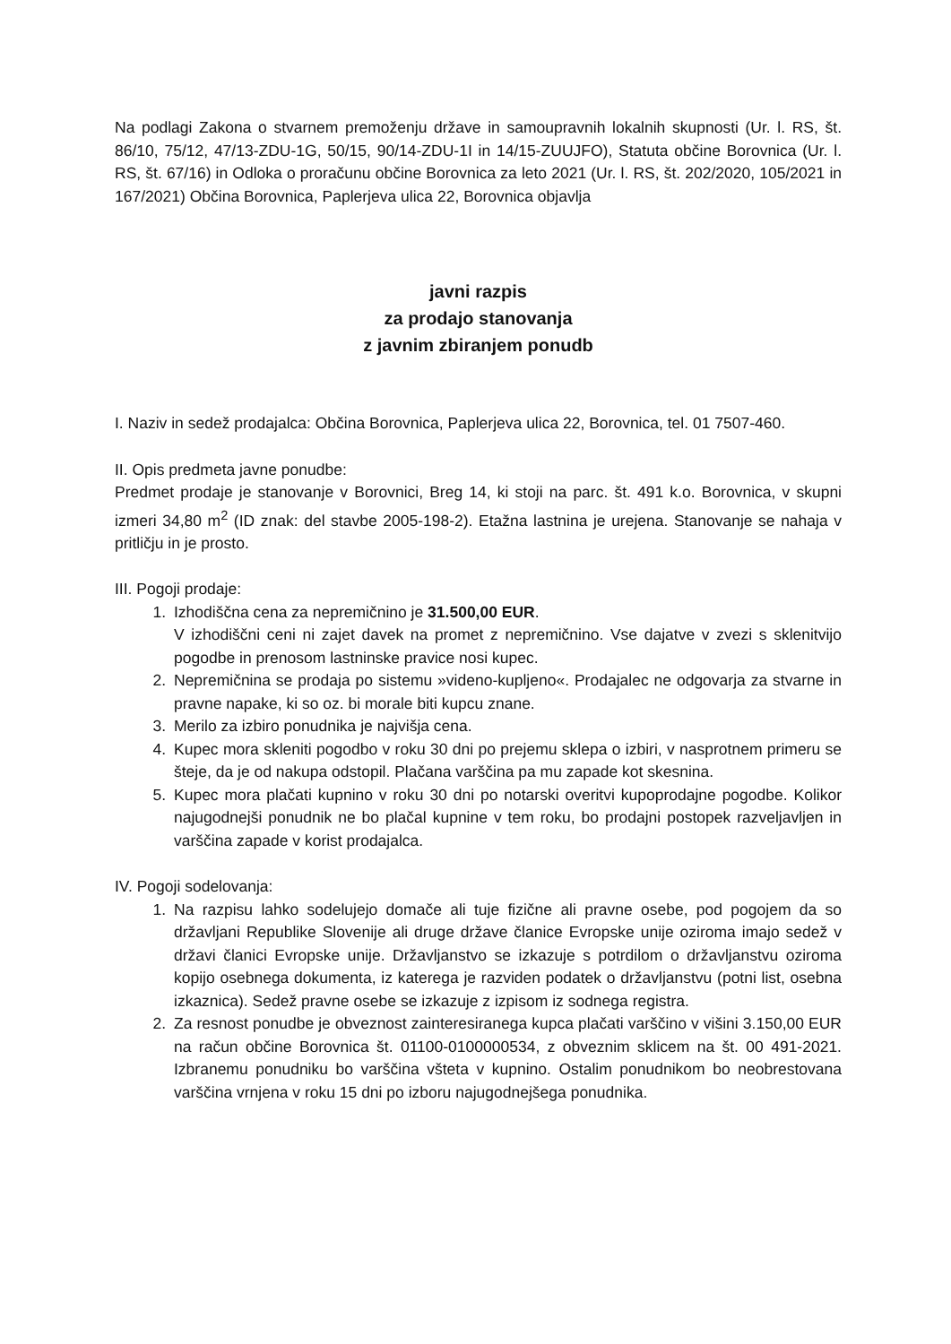Na podlagi Zakona o stvarnem premoženju države in samoupravnih lokalnih skupnosti (Ur. l. RS, št. 86/10, 75/12, 47/13-ZDU-1G, 50/15, 90/14-ZDU-1I in 14/15-ZUUJFO), Statuta občine Borovnica (Ur. l. RS, št. 67/16) in Odloka o proračunu občine Borovnica za leto 2021 (Ur. l. RS, št. 202/2020, 105/2021 in 167/2021) Občina Borovnica, Paplerjeva ulica 22, Borovnica objavlja
javni razpis
za prodajo stanovanja
z javnim zbiranjem ponudb
I. Naziv in sedež prodajalca: Občina Borovnica, Paplerjeva ulica 22, Borovnica, tel. 01 7507-460.
II. Opis predmeta javne ponudbe:
Predmet prodaje je stanovanje v Borovnici, Breg 14, ki stoji na parc. št. 491 k.o. Borovnica, v skupni izmeri 34,80 m<sup>2</sup> (ID znak: del stavbe 2005-198-2). Etažna lastnina je urejena. Stanovanje se nahaja v pritličju in je prosto.
III. Pogoji prodaje:
1. Izhodiščna cena za nepremičnino je 31.500,00 EUR.
V izhodiščni ceni ni zajet davek na promet z nepremičnino. Vse dajatve v zvezi s sklenitvijo pogodbe in prenosom lastninske pravice nosi kupec.
2. Nepremičnina se prodaja po sistemu »videno-kupljeno«. Prodajalec ne odgovarja za stvarne in pravne napake, ki so oz. bi morale biti kupcu znane.
3. Merilo za izbiro ponudnika je najvišja cena.
4. Kupec mora skleniti pogodbo v roku 30 dni po prejemu sklepa o izbiri, v nasprotnem primeru se šteje, da je od nakupa odstopil. Plačana varščina pa mu zapade kot skesnina.
5. Kupec mora plačati kupnino v roku 30 dni po notarski overitvi kupoprodajne pogodbe. Kolikor najugodnejši ponudnik ne bo plačal kupnine v tem roku, bo prodajni postopek razveljavljen in varščina zapade v korist prodajalca.
IV. Pogoji sodelovanja:
1. Na razpisu lahko sodelujejo domače ali tuje fizične ali pravne osebe, pod pogojem da so državljani Republike Slovenije ali druge države članice Evropske unije oziroma imajo sedež v državi članici Evropske unije. Državljanstvo se izkazuje s potrdilom o državljanstvu oziroma kopijo osebnega dokumenta, iz katerega je razviden podatek o državljanstvu (potni list, osebna izkaznica). Sedež pravne osebe se izkazuje z izpisom iz sodnega registra.
2. Za resnost ponudbe je obveznost zainteresiranega kupca plačati varščino v višini 3.150,00 EUR na račun občine Borovnica št. 01100-0100000534, z obveznim sklicem na št. 00 491-2021. Izbranemu ponudniku bo varščina všteta v kupnino. Ostalim ponudnikom bo neobrestovana varščina vrnjena v roku 15 dni po izboru najugodnejšega ponudnika.